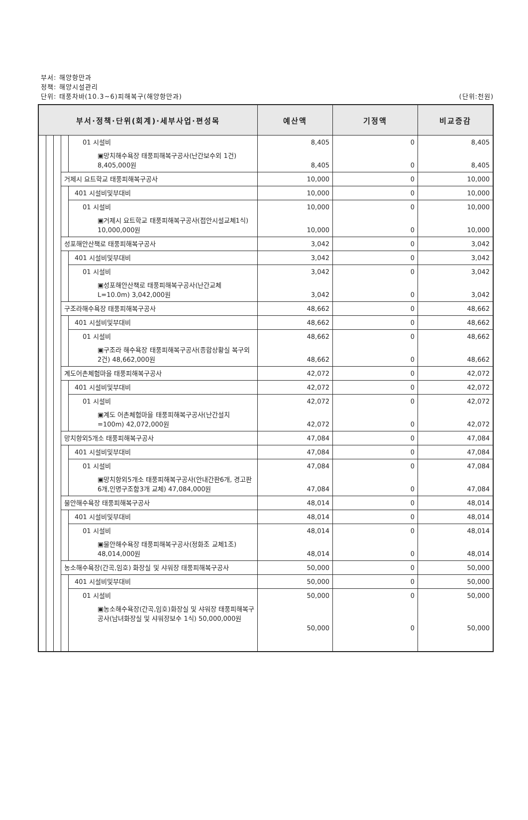부서: 해양항만과
정책: 해양시설관리
(단위:천원) 단위: 태풍차바(10.3~6)피해복구(해양항만과)
| 부서·정책·단위(회계)·세부사업·편성목 | | | | | 예산액 | 기정액 | 비교증감 |
| --- | --- | --- | --- | --- | --- | --- | --- |
| | | | | 01 시설비 | 8,405 | 0 | 8,405 |
| | | | | ▣망치해수욕장 태풍피해복구공사(난간보수외 1건) 8,405,000원 | 8,405 | 0 | 8,405 |
| | | | 거제시 요트학교 태풍피해복구공사 | | 10,000 | 0 | 10,000 |
| | | | | 401 시설비및부대비 | 10,000 | 0 | 10,000 |
| | | | | 01 시설비 | 10,000 | 0 | 10,000 |
| | | | | ▣거제시 요트학교 태풍피해복구공사(접안시설교체1식) 10,000,000원 | 10,000 | 0 | 10,000 |
| | | | 성포해안산책로 태풍피해복구공사 | | 3,042 | 0 | 3,042 |
| | | | | 401 시설비및부대비 | 3,042 | 0 | 3,042 |
| | | | | 01 시설비 | 3,042 | 0 | 3,042 |
| | | | | ▣성포해안산책로 태풍피해복구공사(난간교체 L=10.0m) 3,042,000원 | 3,042 | 0 | 3,042 |
| | | | 구조라해수욕장 태풍피해복구공사 | | 48,662 | 0 | 48,662 |
| | | | | 401 시설비및부대비 | 48,662 | 0 | 48,662 |
| | | | | 01 시설비 | 48,662 | 0 | 48,662 |
| | | | | ▣구조라 해수욕장 태풍피해복구공사(종합상황실 복구외 2건) 48,662,000원 | 48,662 | 0 | 48,662 |
| | | | 계도어촌체험마을 태풍피해복구공사 | | 42,072 | 0 | 42,072 |
| | | | | 401 시설비및부대비 | 42,072 | 0 | 42,072 |
| | | | | 01 시설비 | 42,072 | 0 | 42,072 |
| | | | | ▣계도 어촌체험마을 태풍피해복구공사(난간설치=100m) 42,072,000원 | 42,072 | 0 | 42,072 |
| | | | 망치항외5개소 태풍피해복구공사 | | 47,084 | 0 | 47,084 |
| | | | | 401 시설비및부대비 | 47,084 | 0 | 47,084 |
| | | | | 01 시설비 | 47,084 | 0 | 47,084 |
| | | | | ▣망치항외5개소 태풍피해복구공사(안내간판6개, 경고판6개,인명구조함3개 교체) 47,084,000원 | 47,084 | 0 | 47,084 |
| | | | 물안해수욕장 태풍피해복구공사 | | 48,014 | 0 | 48,014 |
| | | | | 401 시설비및부대비 | 48,014 | 0 | 48,014 |
| | | | | 01 시설비 | 48,014 | 0 | 48,014 |
| | | | | ▣물안해수욕장 태풍피해복구공사(정화조 교체1조) 48,014,000원 | 48,014 | 0 | 48,014 |
| | | | 농소해수욕장(간곡,임호) 화장실 및 샤워장 태풍피해복구공사 | | 50,000 | 0 | 50,000 |
| | | | | 401 시설비및부대비 | 50,000 | 0 | 50,000 |
| | | | | 01 시설비 | 50,000 | 0 | 50,000 |
| | | | | ▣농소해수욕장(간곡,임호)화장실 및 샤워장 태풍피해복구공사(남녀화장실 및 샤워장보수 1식) 50,000,000원 | 50,000 | 0 | 50,000 |